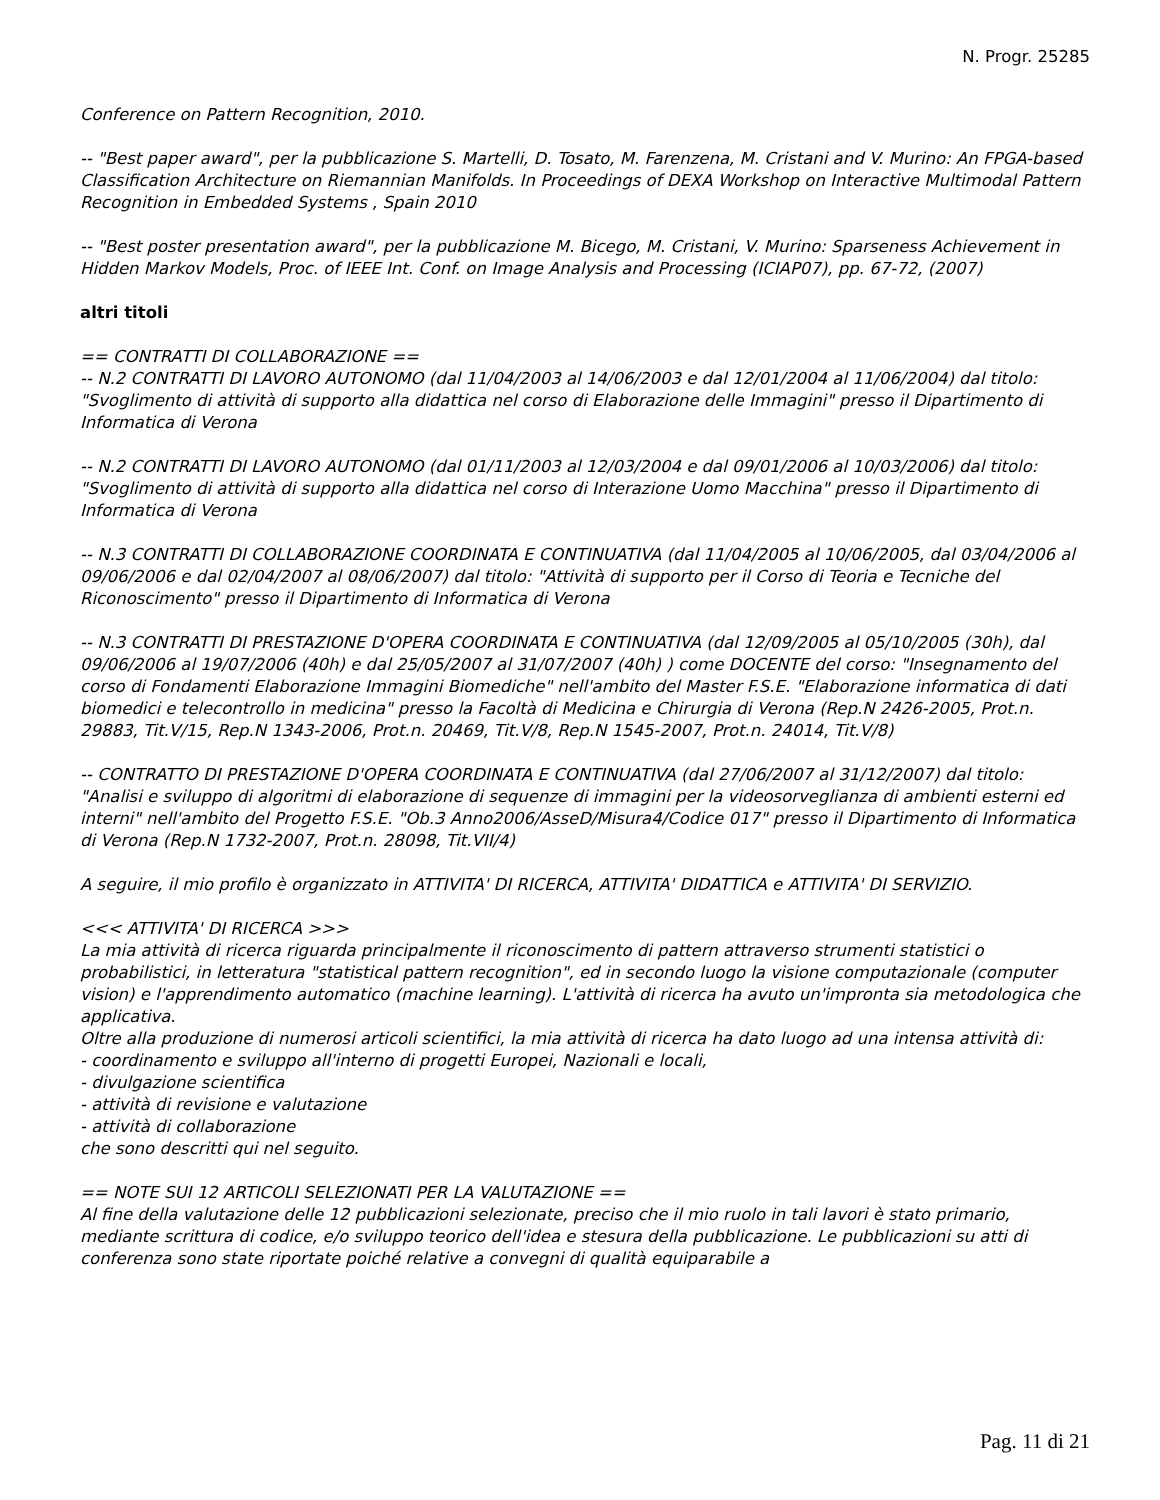N. Progr. 25285
Conference on Pattern Recognition, 2010.
-- "Best paper award", per la pubblicazione S. Martelli, D. Tosato, M. Farenzena, M. Cristani and V. Murino: An FPGA-based Classification Architecture on Riemannian Manifolds. In Proceedings of DEXA Workshop on Interactive Multimodal Pattern Recognition in Embedded Systems , Spain 2010
-- "Best poster presentation award", per la pubblicazione M. Bicego, M. Cristani, V. Murino: Sparseness Achievement in Hidden Markov Models, Proc. of IEEE Int. Conf. on Image Analysis and Processing (ICIAP07), pp. 67-72, (2007)
altri titoli
== CONTRATTI DI COLLABORAZIONE ==
-- N.2 CONTRATTI DI LAVORO AUTONOMO (dal 11/04/2003 al 14/06/2003 e dal 12/01/2004 al 11/06/2004) dal titolo: "Svoglimento di attività di supporto alla didattica nel corso di Elaborazione delle Immagini" presso il Dipartimento di Informatica di Verona
-- N.2 CONTRATTI DI LAVORO AUTONOMO (dal 01/11/2003 al 12/03/2004 e dal 09/01/2006 al 10/03/2006) dal titolo: "Svoglimento di attività di supporto alla didattica nel corso di Interazione Uomo Macchina" presso il Dipartimento di Informatica di Verona
-- N.3 CONTRATTI DI COLLABORAZIONE COORDINATA E CONTINUATIVA (dal 11/04/2005 al 10/06/2005, dal 03/04/2006 al 09/06/2006 e dal 02/04/2007 al 08/06/2007) dal titolo: "Attività di supporto per il Corso di Teoria e Tecniche del Riconoscimento" presso il Dipartimento di Informatica di Verona
-- N.3 CONTRATTI DI PRESTAZIONE D'OPERA COORDINATA E CONTINUATIVA (dal 12/09/2005 al 05/10/2005 (30h), dal 09/06/2006 al 19/07/2006 (40h) e dal 25/05/2007 al 31/07/2007 (40h) ) come DOCENTE del corso: "Insegnamento del corso di Fondamenti Elaborazione Immagini Biomediche" nell'ambito del Master F.S.E. "Elaborazione informatica di dati biomedici e telecontrollo in medicina" presso la Facoltà di Medicina e Chirurgia di Verona (Rep.N 2426-2005, Prot.n. 29883, Tit.V/15, Rep.N 1343-2006, Prot.n. 20469, Tit.V/8, Rep.N 1545-2007, Prot.n. 24014, Tit.V/8)
-- CONTRATTO DI PRESTAZIONE D'OPERA COORDINATA E CONTINUATIVA (dal 27/06/2007 al 31/12/2007) dal titolo: "Analisi e sviluppo di algoritmi di elaborazione di sequenze di immagini per la videosorveglianza di ambienti esterni ed interni" nell'ambito del Progetto F.S.E. "Ob.3 Anno2006/AsseD/Misura4/Codice 017" presso il Dipartimento di Informatica di Verona (Rep.N 1732-2007, Prot.n. 28098, Tit.VII/4)
A seguire, il mio profilo è organizzato in ATTIVITA' DI RICERCA, ATTIVITA' DIDATTICA e ATTIVITA' DI SERVIZIO.
<<< ATTIVITA' DI RICERCA >>>
La mia attività di ricerca riguarda principalmente il riconoscimento di pattern attraverso strumenti statistici o probabilistici, in letteratura "statistical pattern recognition", ed in secondo luogo la visione computazionale (computer vision) e l'apprendimento automatico (machine learning). L'attività di ricerca ha avuto un'impronta sia metodologica che applicativa.
Oltre alla produzione di numerosi articoli scientifici, la mia attività di ricerca ha dato luogo ad una intensa attività di:
- coordinamento e sviluppo all'interno di progetti Europei, Nazionali e locali,
- divulgazione scientifica
- attività di revisione e valutazione
- attività di collaborazione
che sono descritti qui nel seguito.
== NOTE SUI 12 ARTICOLI SELEZIONATI PER LA VALUTAZIONE ==
Al fine della valutazione delle 12 pubblicazioni selezionate, preciso che il mio ruolo in tali lavori è stato primario, mediante scrittura di codice, e/o sviluppo teorico dell'idea e stesura della pubblicazione. Le pubblicazioni su atti di conferenza sono state riportate poiché relative a convegni di qualità equiparabile a
Pag. 11 di 21